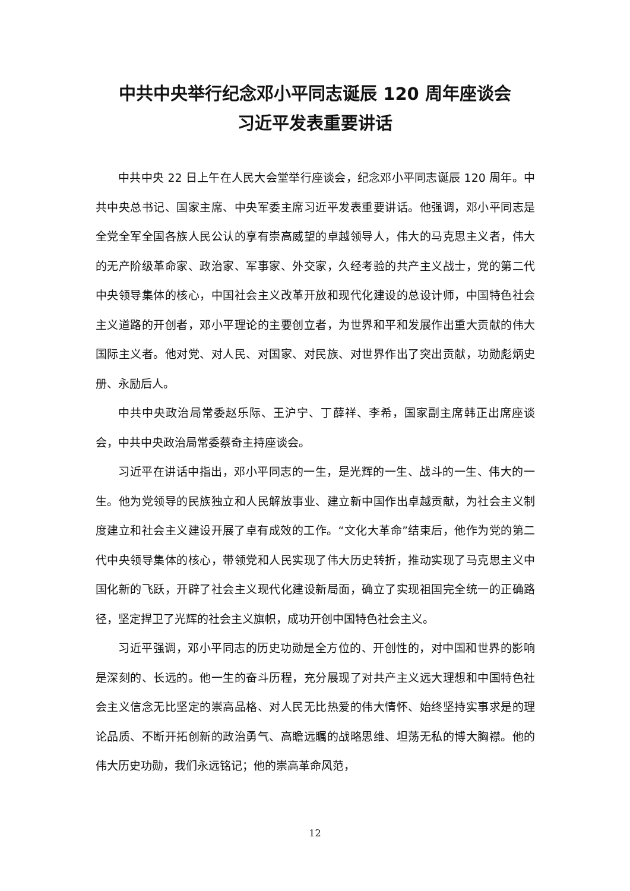中共中央举行纪念邓小平同志诞辰 120 周年座谈会
习近平发表重要讲话
中共中央 22 日上午在人民大会堂举行座谈会，纪念邓小平同志诞辰 120 周年。中共中央总书记、国家主席、中央军委主席习近平发表重要讲话。他强调，邓小平同志是全党全军全国各族人民公认的享有崇高威望的卓越领导人，伟大的马克思主义者，伟大的无产阶级革命家、政治家、军事家、外交家，久经考验的共产主义战士，党的第二代中央领导集体的核心，中国社会主义改革开放和现代化建设的总设计师，中国特色社会主义道路的开创者，邓小平理论的主要创立者，为世界和平和发展作出重大贡献的伟大国际主义者。他对党、对人民、对国家、对民族、对世界作出了突出贡献，功勋彪炳史册、永励后人。
中共中央政治局常委赵乐际、王沪宁、丁薛祥、李希，国家副主席韩正出席座谈会，中共中央政治局常委蔡奇主持座谈会。
习近平在讲话中指出，邓小平同志的一生，是光辉的一生、战斗的一生、伟大的一生。他为党领导的民族独立和人民解放事业、建立新中国作出卓越贡献，为社会主义制度建立和社会主义建设开展了卓有成效的工作。“文化大革命”结束后，他作为党的第二代中央领导集体的核心，带领党和人民实现了伟大历史转折，推动实现了马克思主义中国化新的飞跃，开辟了社会主义现代化建设新局面，确立了实现祖国完全统一的正确路径，坚定捍卫了光辉的社会主义旗帜，成功开创中国特色社会主义。
习近平强调，邓小平同志的历史功勋是全方位的、开创性的，对中国和世界的影响是深刻的、长远的。他一生的奋斗历程，充分展现了对共产主义远大理想和中国特色社会主义信念无比坚定的崇高品格、对人民无比热爱的伟大情怀、始终坚持实事求是的理论品质、不断开拓创新的政治勇气、高瞻远瞩的战略思维、坦荡无私的博大胸襟。他的伟大历史功勋，我们永远铭记；他的崇高革命风范，
12